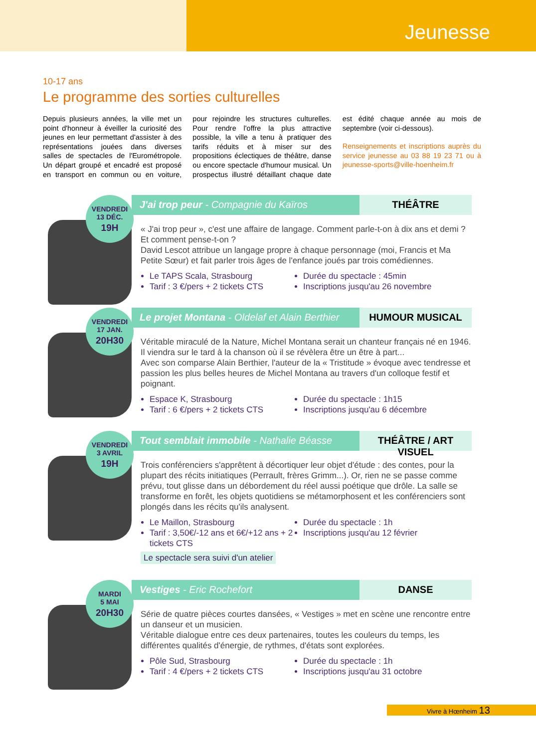Jeunesse
10-17 ans
Le programme des sorties culturelles
Depuis plusieurs années, la ville met un point d'honneur à éveiller la curiosité des jeunes en leur permettant d'assister à des représentations jouées dans diverses salles de spectacles de l'Eurométropole. Un départ groupé et encadré est proposé en transport en commun ou en voiture, pour rejoindre les structures culturelles. Pour rendre l'offre la plus attractive possible, la ville a tenu à pratiquer des tarifs réduits et à miser sur des propositions éclectiques de théâtre, danse ou encore spectacle d'humour musical. Un prospectus illustré détaillant chaque date est édité chaque année au mois de septembre (voir ci-dessous).
Renseignements et inscriptions auprès du service jeunesse au 03 88 19 23 71 ou à jeunesse-sports@ville-hoenheim.fr
VENDREDI
13 DÉC.
19H
J'ai trop peur - Compagnie du Kaïros
THÉÂTRE
« J'ai trop peur », c'est une affaire de langage. Comment parle-t-on à dix ans et demi ? Et comment pense-t-on ?
David Lescot attribue un langage propre à chaque personnage (moi, Francis et Ma Petite Sœur) et fait parler trois âges de l'enfance joués par trois comédiennes.
Le TAPS Scala, Strasbourg
Tarif : 3 €/pers + 2 tickets CTS
Durée du spectacle : 45min
Inscriptions jusqu'au 26 novembre
VENDREDI
17 JAN.
20H30
Le projet Montana - Oldelaf et Alain Berthier
HUMOUR MUSICAL
Véritable miraculé de la Nature, Michel Montana serait un chanteur français né en 1946. Il viendra sur le tard à la chanson où il se révèlera être un être à part...
Avec son comparse Alain Berthier, l'auteur de la « Tristitude » évoque avec tendresse et passion les plus belles heures de Michel Montana au travers d'un colloque festif et poignant.
Espace K, Strasbourg
Tarif : 6 €/pers + 2 tickets CTS
Durée du spectacle : 1h15
Inscriptions jusqu'au 6 décembre
VENDREDI
3 AVRIL
19H
Tout semblait immobile - Nathalie Béasse
THÉÂTRE / ART VISUEL
Trois conférenciers s'apprêtent à décortiquer leur objet d'étude : des contes, pour la plupart des récits initiatiques (Perrault, frères Grimm...). Or, rien ne se passe comme prévu, tout glisse dans un débordement du réel aussi poétique que drôle. La salle se transforme en forêt, les objets quotidiens se métamorphosent et les conférenciers sont plongés dans les récits qu'ils analysent.
Le Maillon, Strasbourg
Tarif : 3,50€/-12 ans et 6€/+12 ans + 2 tickets CTS
Durée du spectacle : 1h
Inscriptions jusqu'au 12 février
Le spectacle sera suivi d'un atelier
MARDI
5 MAI
20H30
Vestiges - Eric Rochefort DANSE
Série de quatre pièces courtes dansées, « Vestiges » met en scène une rencontre entre un danseur et un musicien.
Véritable dialogue entre ces deux partenaires, toutes les couleurs du temps, les différentes qualités d'énergie, de rythmes, d'états sont explorées.
Pôle Sud, Strasbourg
Tarif : 4 €/pers + 2 tickets CTS
Durée du spectacle : 1h
Inscriptions jusqu'au 31 octobre
Vivre à Hœnheim 13